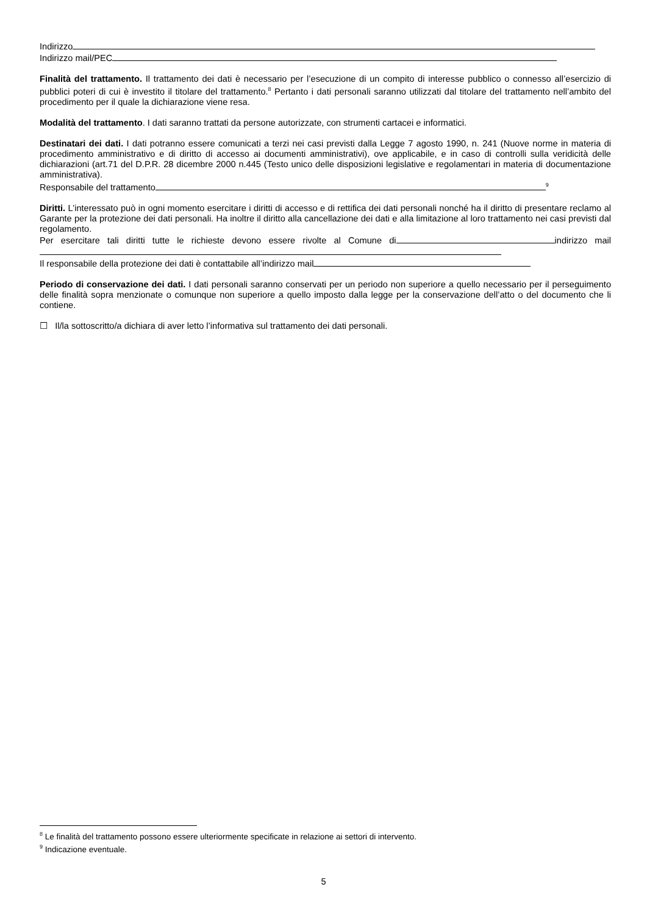Indirizzo
Indirizzo mail/PEC
Finalità del trattamento. Il trattamento dei dati è necessario per l’esecuzione di un compito di interesse pubblico o connesso all’esercizio di pubblici poteri di cui è investito il titolare del trattamento.<sup>8</sup> Pertanto i dati personali saranno utilizzati dal titolare del trattamento nell’ambito del procedimento per il quale la dichiarazione viene resa.
Modalità del trattamento. I dati saranno trattati da persone autorizzate, con strumenti cartacei e informatici.
Destinatari dei dati. I dati potranno essere comunicati a terzi nei casi previsti dalla Legge 7 agosto 1990, n. 241 (Nuove norme in materia di procedimento amministrativo e di diritto di accesso ai documenti amministrativi), ove applicabile, e in caso di controlli sulla veridicità delle dichiarazioni (art.71 del D.P.R. 28 dicembre 2000 n.445 (Testo unico delle disposizioni legislative e regolamentari in materia di documentazione amministrativa).
Responsabile del trattamento<sup>9</sup>
Diritti. L’interessato può in ogni momento esercitare i diritti di accesso e di rettifica dei dati personali nonché ha il diritto di presentare reclamo al Garante per la protezione dei dati personali. Ha inoltre il diritto alla cancellazione dei dati e alla limitazione al loro trattamento nei casi previsti dal regolamento.
Per esercitare tali diritti tutte le richieste devono essere rivolte al Comune di indirizzo mail
Il responsabile della protezione dei dati è contattabile all’indirizzo mail
Periodo di conservazione dei dati. I dati personali saranno conservati per un periodo non superiore a quello necessario per il perseguimento delle finalità sopra menzionate o comunque non superiore a quello imposto dalla legge per la conservazione dell’atto o del documento che li contiene.
☐ Il/la sottoscritto/a dichiara di aver letto l’informativa sul trattamento dei dati personali.
<sup>8</sup> Le finalità del trattamento possono essere ulteriormente specificate in relazione ai settori di intervento.
<sup>9</sup> Indicazione eventuale.
5